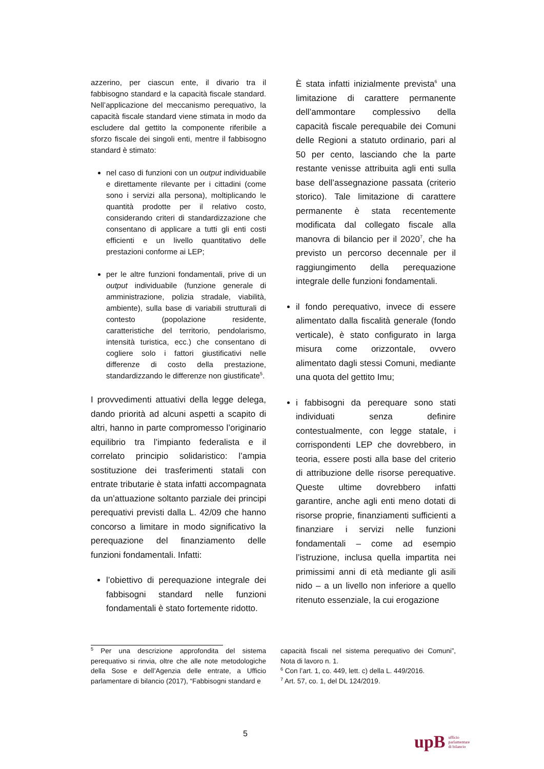azzerino, per ciascun ente, il divario tra il fabbisogno standard e la capacità fiscale standard. Nell’applicazione del meccanismo perequativo, la capacità fiscale standard viene stimata in modo da escludere dal gettito la componente riferibile a sforzo fiscale dei singoli enti, mentre il fabbisogno standard è stimato:
nel caso di funzioni con un output individuabile e direttamente rilevante per i cittadini (come sono i servizi alla persona), moltiplicando le quantità prodotte per il relativo costo, considerando criteri di standardizzazione che consentano di applicare a tutti gli enti costi efficienti e un livello quantitativo delle prestazioni conforme ai LEP;
per le altre funzioni fondamentali, prive di un output individuabile (funzione generale di amministrazione, polizia stradale, viabilità, ambiente), sulla base di variabili strutturali di contesto (popolazione residente, caratteristiche del territorio, pendolarismo, intensità turistica, ecc.) che consentano di cogliere solo i fattori giustificativi nelle differenze di costo della prestazione, standardizzando le differenze non giustificate<sup>5</sup>.
I provvedimenti attuativi della legge delega, dando priorità ad alcuni aspetti a scapito di altri, hanno in parte compromesso l’originario equilibrio tra l’impianto federalista e il correlato principio solidaristico: l’ampia sostituzione dei trasferimenti statali con entrate tributarie è stata infatti accompagnata da un’attuazione soltanto parziale dei principi perequativi previsti dalla L. 42/09 che hanno concorso a limitare in modo significativo la perequazione del finanziamento delle funzioni fondamentali. Infatti:
l’obiettivo di perequazione integrale dei fabbisogni standard nelle funzioni fondamentali è stato fortemente ridotto.
È stata infatti inizialmente prevista<sup>6</sup> una limitazione di carattere permanente dell’ammontare complessivo della capacità fiscale perequabile dei Comuni delle Regioni a statuto ordinario, pari al 50 per cento, lasciando che la parte restante venisse attribuita agli enti sulla base dell’assegnazione passata (criterio storico). Tale limitazione di carattere permanente è stata recentemente modificata dal collegato fiscale alla manovra di bilancio per il 2020<sup>7</sup>, che ha previsto un percorso decennale per il raggiungimento della perequazione integrale delle funzioni fondamentali.
il fondo perequativo, invece di essere alimentato dalla fiscalità generale (fondo verticale), è stato configurato in larga misura come orizzontale, ovvero alimentato dagli stessi Comuni, mediante una quota del gettito Imu;
i fabbisogni da perequare sono stati individuati senza definire contestualmente, con legge statale, i corrispondenti LEP che dovrebbero, in teoria, essere posti alla base del criterio di attribuzione delle risorse perequative. Queste ultime dovrebbero infatti garantire, anche agli enti meno dotati di risorse proprie, finanziamenti sufficienti a finanziare i servizi nelle funzioni fondamentali – come ad esempio l’istruzione, inclusa quella impartita nei primissimi anni di età mediante gli asili nido – a un livello non inferiore a quello ritenuto essenziale, la cui erogazione
<sup>5</sup> Per una descrizione approfondita del sistema perequativo si rinvia, oltre che alle note metodologiche della Sose e dell’Agenzia delle entrate, a Ufficio parlamentare di bilancio (2017), “Fabbisogni standard e
capacità fiscali nel sistema perequativo dei Comuni”, Nota di lavoro n. 1.
<sup>6</sup> Con l’art. 1, co. 449, lett. c) della L. 449/2016.
<sup>7</sup> Art. 57, co. 1, del DL 124/2019.
5
upB ufficio
parlamentare
di bilancio